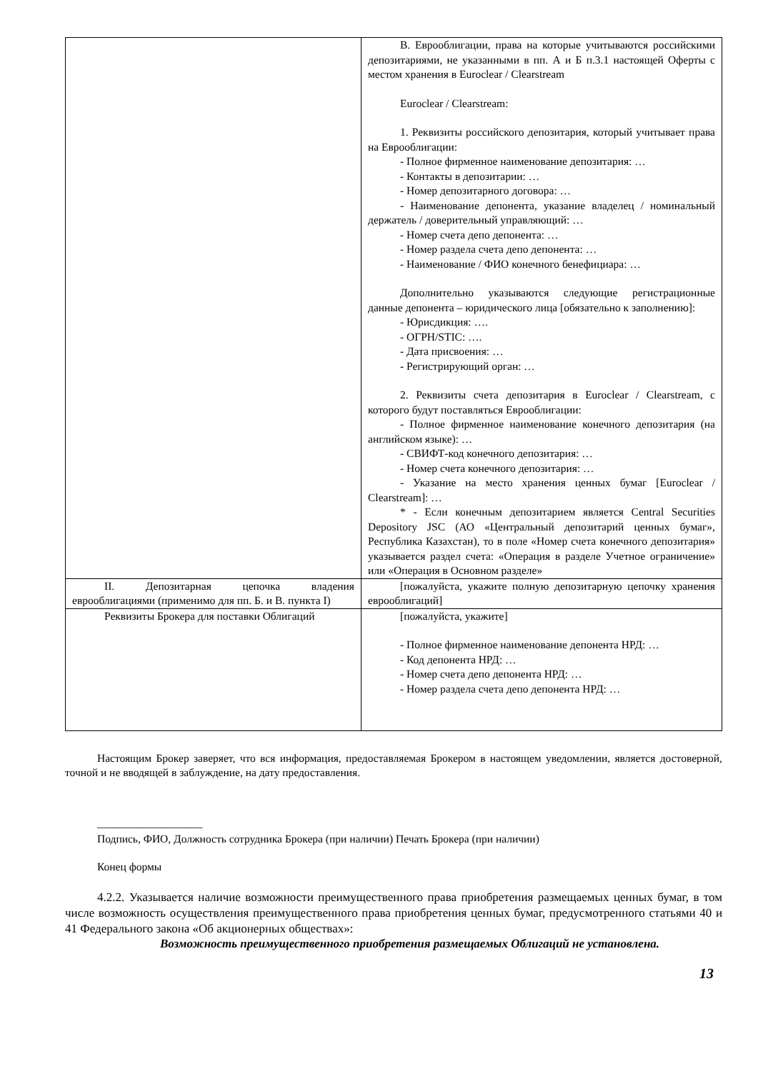| | В. Еврооблигации, права на которые учитываются российскими депозитариями, не указанными в пп. А и Б п.3.1 настоящей Оферты с местом хранения в Euroclear / Clearstream Euroclear / Clearstream: 1. Реквизиты российского депозитария, который учитывает права на Еврооблигации: - Полное фирменное наименование депозитария: … - Контакты в депозитарии: … - Номер депозитарного договора: … - Наименование депонента, указание владелец / номинальный держатель / доверительный управляющий: … - Номер счета депо депонента: … - Номер раздела счета депо депонента: … - Наименование / ФИО конечного бенефициара: … Дополнительно указываются следующие регистрационные данные депонента – юридического лица [обязательно к заполнению]: - Юрисдикция: …. - ОГРН/STIC: …. - Дата присвоения: … - Регистрирующий орган: … 2. Реквизиты счета депозитария в Euroclear / Clearstream, с которого будут поставляться Еврооблигации: - Полное фирменное наименование конечного депозитария (на английском языке): … - СВИФТ-код конечного депозитария: … - Номер счета конечного депозитария: … - Указание на место хранения ценных бумаг [Euroclear / Clearstream]: … * - Если конечным депозитарием является Central Securities Depository JSC (АО «Центральный депозитарий ценных бумаг», Республика Казахстан), то в поле «Номер счета конечного депозитария» указывается раздел счета: «Операция в разделе Учетное ограничение» или «Операция в Основном разделе» |
| II. Депозитарная цепочка владения еврооблигациями (применимо для пп. Б. и В. пункта I) | [пожалуйста, укажите полную депозитарную цепочку хранения еврооблигаций] |
| Реквизиты Брокера для поставки Облигаций | [пожалуйста, укажите] - Полное фирменное наименование депонента НРД: … - Код депонента НРД: … - Номер счета депо депонента НРД: … - Номер раздела счета депо депонента НРД: … |
Настоящим Брокер заверяет, что вся информация, предоставляемая Брокером в настоящем уведомлении, является достоверной, точной и не вводящей в заблуждение, на дату предоставления.
___________________
Подпись, ФИО, Должность сотрудника Брокера (при наличии) Печать Брокера (при наличии)
Конец формы
4.2.2. Указывается наличие возможности преимущественного права приобретения размещаемых ценных бумаг, в том числе возможность осуществления преимущественного права приобретения ценных бумаг, предусмотренного статьями 40 и 41 Федерального закона «Об акционерных обществах»:
Возможность преимущественного приобретения размещаемых Облигаций не установлена.
13